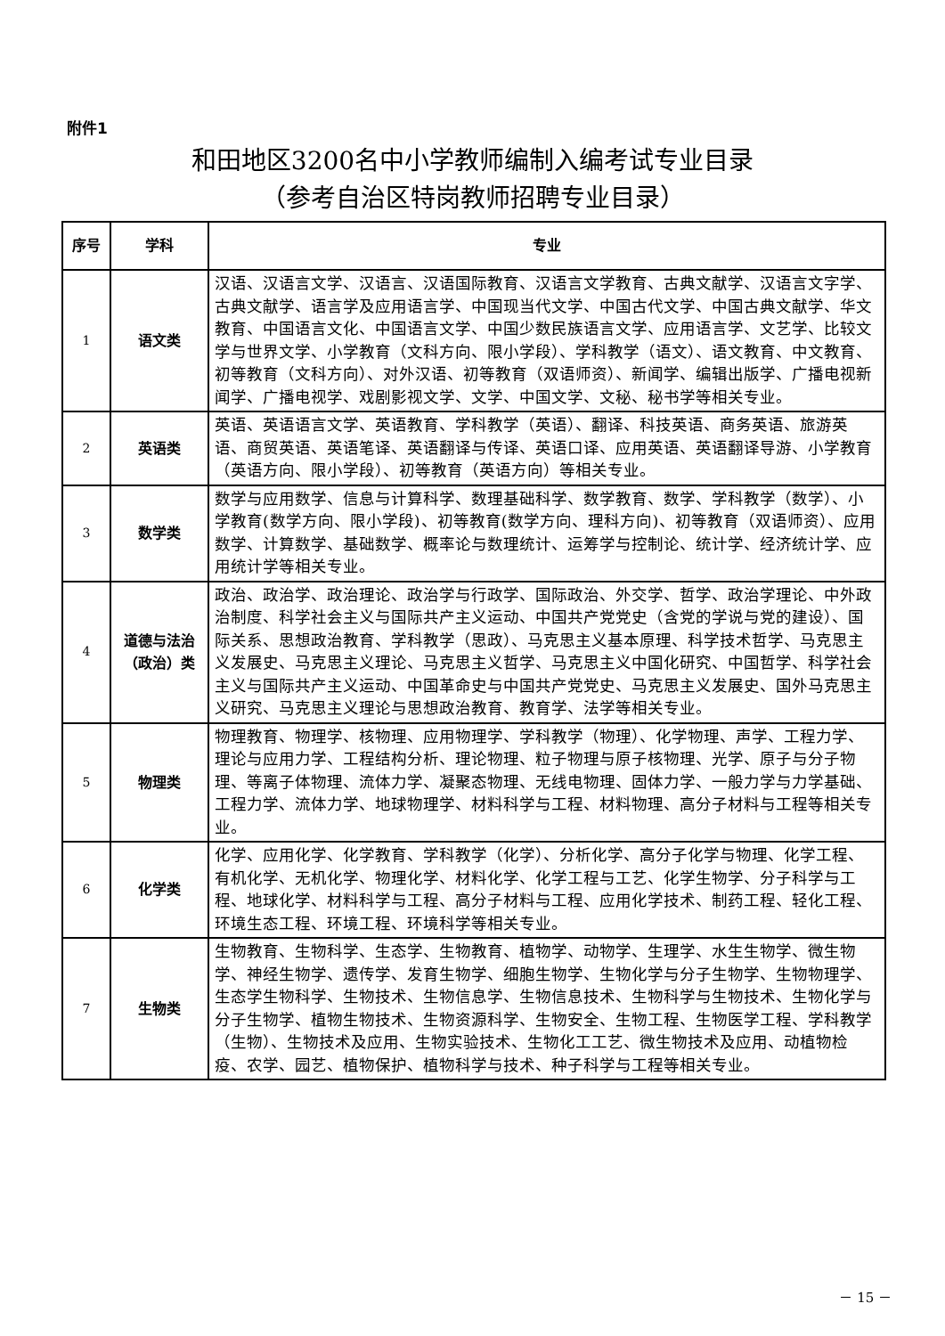附件1
和田地区3200名中小学教师编制入编考试专业目录
（参考自治区特岗教师招聘专业目录）
| 序号 | 学科 | 专业 |
| --- | --- | --- |
| 1 | 语文类 | 汉语、汉语言文学、汉语言、汉语国际教育、汉语言文学教育、古典文献学、汉语言文字学、古典文献学、语言学及应用语言学、中国现当代文学、中国古代文学、中国古典文献学、华文教育、中国语言文化、中国语言文学、中国少数民族语言文学、应用语言学、文艺学、比较文学与世界文学、小学教育（文科方向、限小学段）、学科教学（语文）、语文教育、中文教育、初等教育（文科方向）、对外汉语、初等教育（双语师资）、新闻学、编辑出版学、广播电视新闻学、广播电视学、戏剧影视文学、文学、中国文学、文秘、秘书学等相关专业。 |
| 2 | 英语类 | 英语、英语语言文学、英语教育、学科教学（英语）、翻译、科技英语、商务英语、旅游英语、商贸英语、英语笔译、英语翻译与传译、英语口译、应用英语、英语翻译导游、小学教育（英语方向、限小学段）、初等教育（英语方向）等相关专业。 |
| 3 | 数学类 | 数学与应用数学、信息与计算科学、数理基础科学、数学教育、数学、学科教学（数学）、小学教育(数学方向、限小学段)、初等教育(数学方向、理科方向)、初等教育（双语师资）、应用数学、计算数学、基础数学、概率论与数理统计、运筹学与控制论、统计学、经济统计学、应用统计学等相关专业。 |
| 4 | 道德与法治 （政治）类 | 政治、政治学、政治理论、政治学与行政学、国际政治、外交学、哲学、政治学理论、中外政治制度、科学社会主义与国际共产主义运动、中国共产党党史（含党的学说与党的建设）、国际关系、思想政治教育、学科教学（思政）、马克思主义基本原理、科学技术哲学、马克思主义发展史、马克思主义理论、马克思主义哲学、马克思主义中国化研究、中国哲学、科学社会主义与国际共产主义运动、中国革命史与中国共产党党史、马克思主义发展史、国外马克思主义研究、马克思主义理论与思想政治教育、教育学、法学等相关专业。 |
| 5 | 物理类 | 物理教育、物理学、核物理、应用物理学、学科教学（物理）、化学物理、声学、工程力学、理论与应用力学、工程结构分析、理论物理、粒子物理与原子核物理、光学、原子与分子物理、等离子体物理、流体力学、凝聚态物理、无线电物理、固体力学、一般力学与力学基础、工程力学、流体力学、地球物理学、材料科学与工程、材料物理、高分子材料与工程等相关专业。 |
| 6 | 化学类 | 化学、应用化学、化学教育、学科教学（化学）、分析化学、高分子化学与物理、化学工程、有机化学、无机化学、物理化学、材料化学、化学工程与工艺、化学生物学、分子科学与工程、地球化学、材料科学与工程、高分子材料与工程、应用化学技术、制药工程、轻化工程、环境生态工程、环境工程、环境科学等相关专业。 |
| 7 | 生物类 | 生物教育、生物科学、生态学、生物教育、植物学、动物学、生理学、水生生物学、微生物学、神经生物学、遗传学、发育生物学、细胞生物学、生物化学与分子生物学、生物物理学、生态学生物科学、生物技术、生物信息学、生物信息技术、生物科学与生物技术、生物化学与分子生物学、植物生物技术、生物资源科学、生物安全、生物工程、生物医学工程、学科教学（生物）、生物技术及应用、生物实验技术、生物化工工艺、微生物技术及应用、动植物检疫、农学、园艺、植物保护、植物科学与技术、种子科学与工程等相关专业。 |
－ 15 －